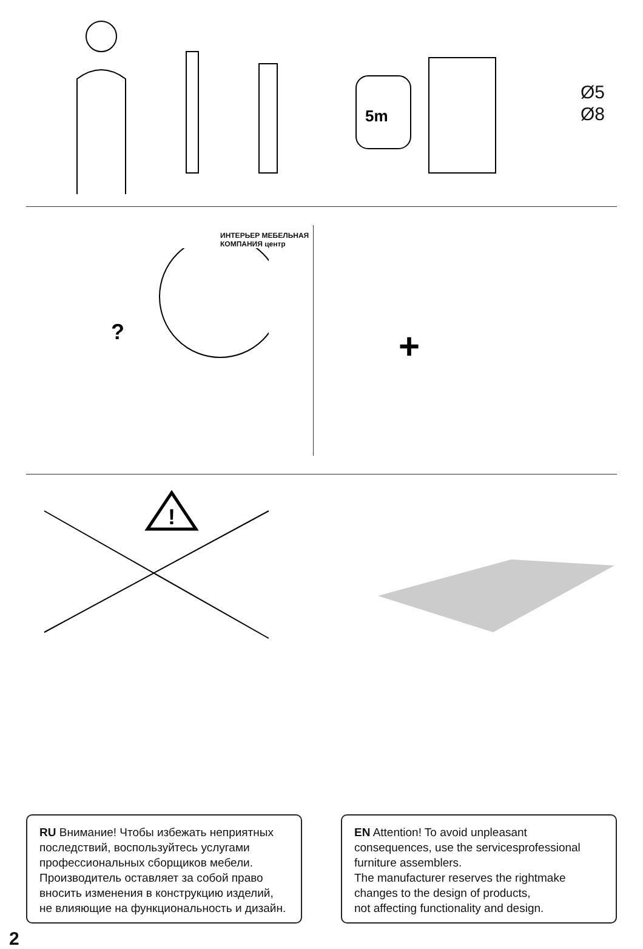5m
Ø5
Ø8
ИНТЕРЬЕР МЕБЕЛЬНАЯ КОМПАНИЯ центр
?
+
!
RU Внимание! Чтобы избежать неприятных последствий, воспользуйтесь услугами профессиональных сборщиков мебели. Производитель оставляет за собой право вносить изменения в конструкцию изделий, не влияющие на функциональность и дизайн.
EN Attention! To avoid unpleasant consequences, use the servicesprofessional furniture assemblers.
The manufacturer reserves the rightmake changes to the design of products,
not affecting functionality and design.
2